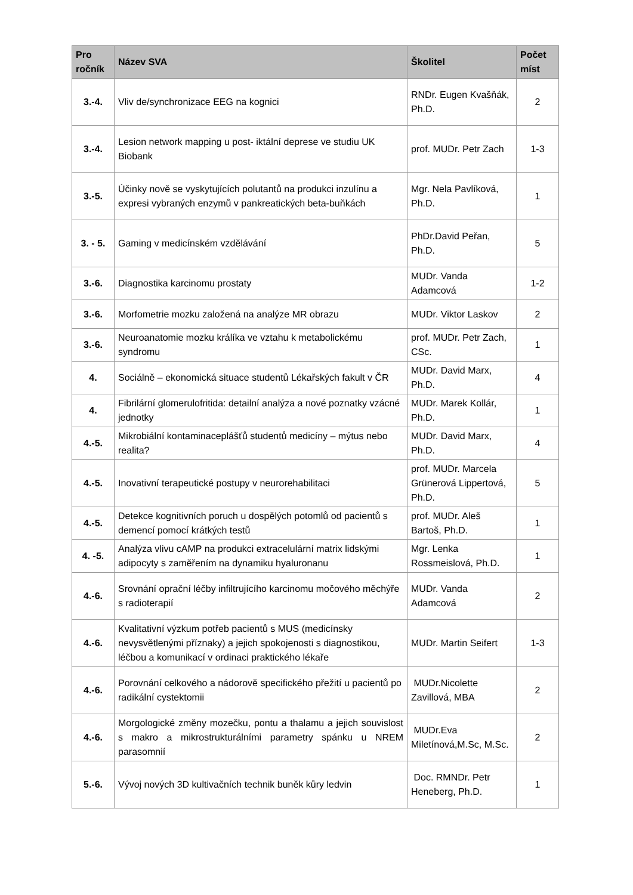| Pro ročník | Název SVA | Školitel | Počet míst |
| --- | --- | --- | --- |
| 3.-4. | Vliv de/synchronizace EEG na kognici | RNDr. Eugen Kvašňák, Ph.D. | 2 |
| 3.-4. | Lesion network mapping u post- iktální deprese ve studiu UK Biobank | prof. MUDr. Petr Zach | 1-3 |
| 3.-5. | Účinky nově se vyskytujících polutantů na produkci inzulínu a expresi vybraných enzymů v pankreatických beta-buňkách | Mgr. Nela Pavlíková, Ph.D. | 1 |
| 3. - 5. | Gaming v medicínském vzdělávání | PhDr.David Peřan, Ph.D. | 5 |
| 3.-6. | Diagnostika karcinomu prostaty | MUDr. Vanda Adamcová | 1-2 |
| 3.-6. | Morfometrie mozku založená na analýze MR obrazu | MUDr. Viktor Laskov | 2 |
| 3.-6. | Neuroanatomie mozku králíka ve vztahu k metabolickému syndromu | prof. MUDr. Petr Zach, CSc. | 1 |
| 4. | Sociálně – ekonomická situace studentů Lékařských fakult v ČR | MUDr. David Marx, Ph.D. | 4 |
| 4. | Fibrilární glomerulofritida: detailní analýza a nové poznatky vzácné jednotky | MUDr. Marek Kollár, Ph.D. | 1 |
| 4.-5. | Mikrobiální kontaminaceplášťů studentů medicíny – mýtus nebo realita? | MUDr. David Marx, Ph.D. | 4 |
| 4.-5. | Inovativní terapeutické postupy v neurorehabilitaci | prof. MUDr. Marcela Grünerová Lippertová, Ph.D. | 5 |
| 4.-5. | Detekce kognitivních poruch u dospělých potomlů od pacientů s demencí pomocí krátkých testů | prof. MUDr. Aleš Bartoš, Ph.D. | 1 |
| 4. -5. | Analýza vlivu cAMP na produkci extracelulární matrix lidskými adipocyty s zaměřením na dynamiku hyaluronanu | Mgr. Lenka Rossmeislová, Ph.D. | 1 |
| 4.-6. | Srovnání oprační léčby infiltrujícího karcinomu močového měchýře s radioterapií | MUDr. Vanda Adamcová | 2 |
| 4.-6. | Kvalitativní výzkum potřeb pacientů s MUS (medicínsky nevysvětlenými příznaky) a jejich spokojenosti s diagnostikou, léčbou a komunikací v ordinaci praktického lékaře | MUDr. Martin Seifert | 1-3 |
| 4.-6. | Porovnání celkového a nádorově specifického přežití u pacientů po radikální cystektomii | MUDr.Nicolette Zavillová, MBA | 2 |
| 4.-6. | Morgologické změny mozečku, pontu a thalamu a jejich souvislost s makro a mikrostrukturálními parametry spánku u NREM parasomnií | MUDr.Eva Miletínová,M.Sc, M.Sc. | 2 |
| 5.-6. | Vývoj nových 3D kultivačních technik buněk kůry ledvin | Doc. RMNDr. Petr Heneberg, Ph.D. | 1 |